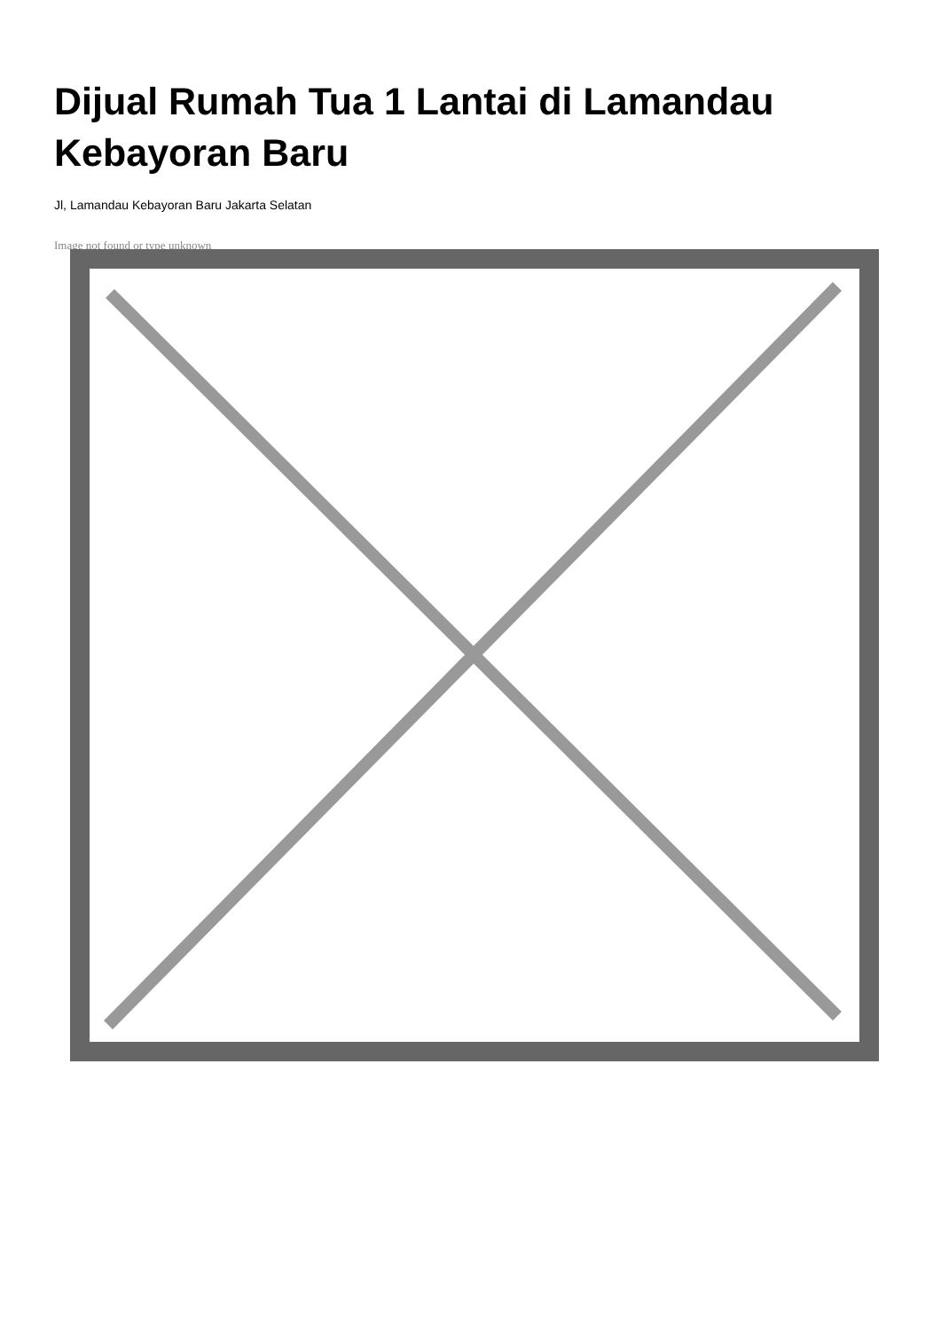Dijual Rumah Tua 1 Lantai di Lamandau
Kebayoran Baru
Jl, Lamandau Kebayoran Baru Jakarta Selatan
Image not found or type unknown